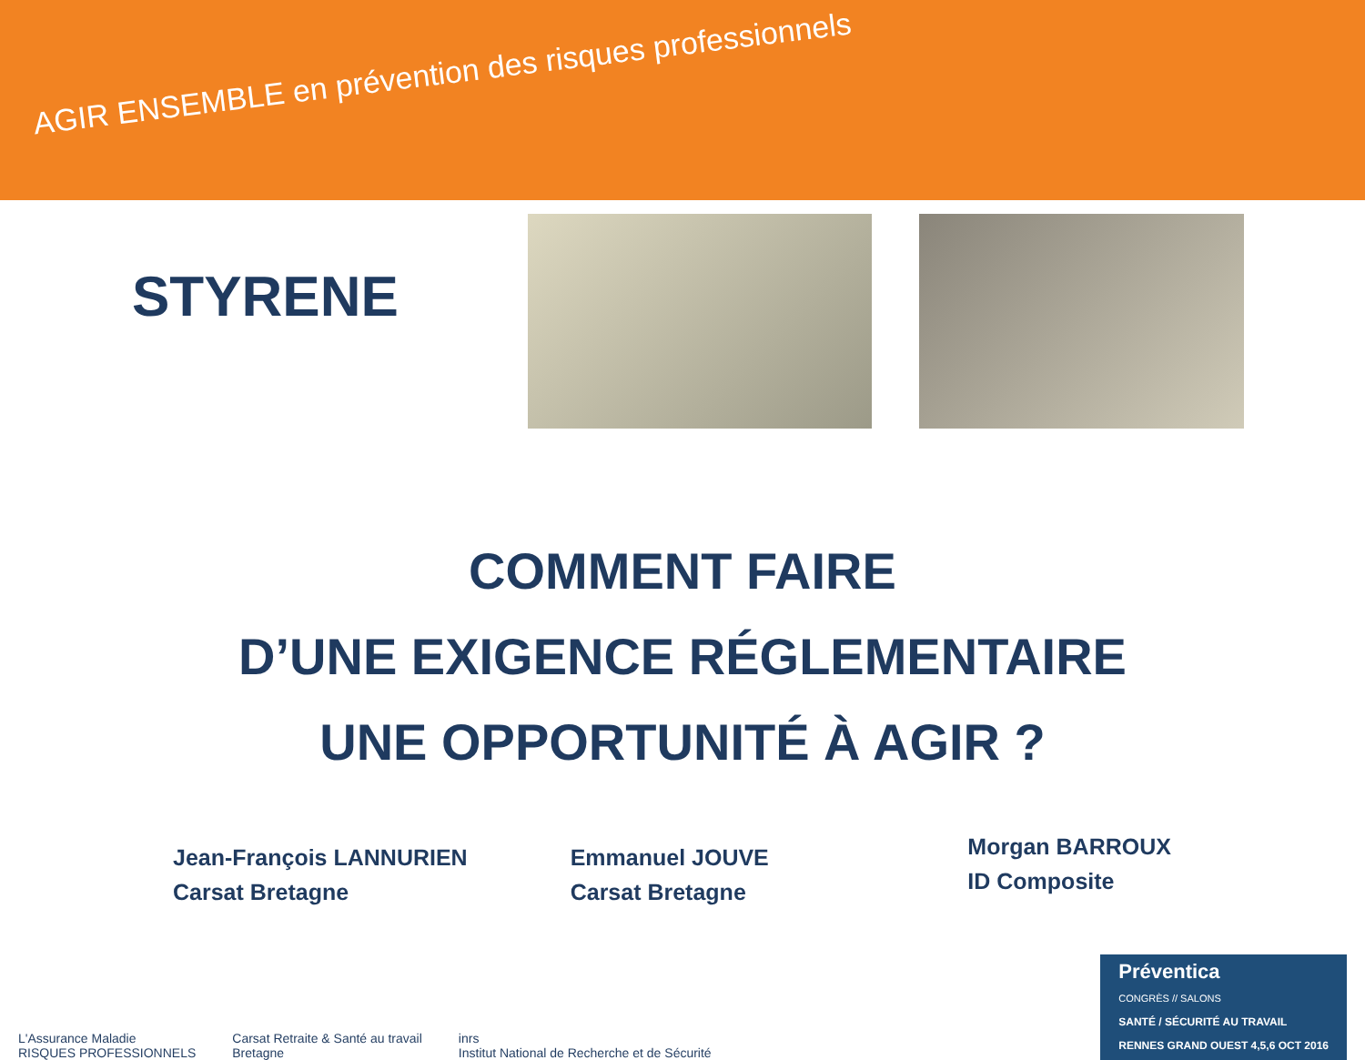AGIR ENSEMBLE en prévention des risques professionnels
STYRENE
COMMENT FAIRE
D’UNE EXIGENCE RÉGLEMENTAIRE
UNE OPPORTUNITÉ À AGIR ?
Jean-François LANNURIEN
Carsat Bretagne
Emmanuel JOUVE
Carsat Bretagne
Morgan BARROUX
ID Composite
L'Assurance Maladie
RISQUES PROFESSIONNELS
Carsat Retraite & Santé au travail
Bretagne
inrs
Institut National de Recherche et de Sécurité
Préventica
CONGRÈS // SALONS
SANTÉ / SÉCURITÉ AU TRAVAIL
RENNES GRAND OUEST 4,5,6 OCT 2016